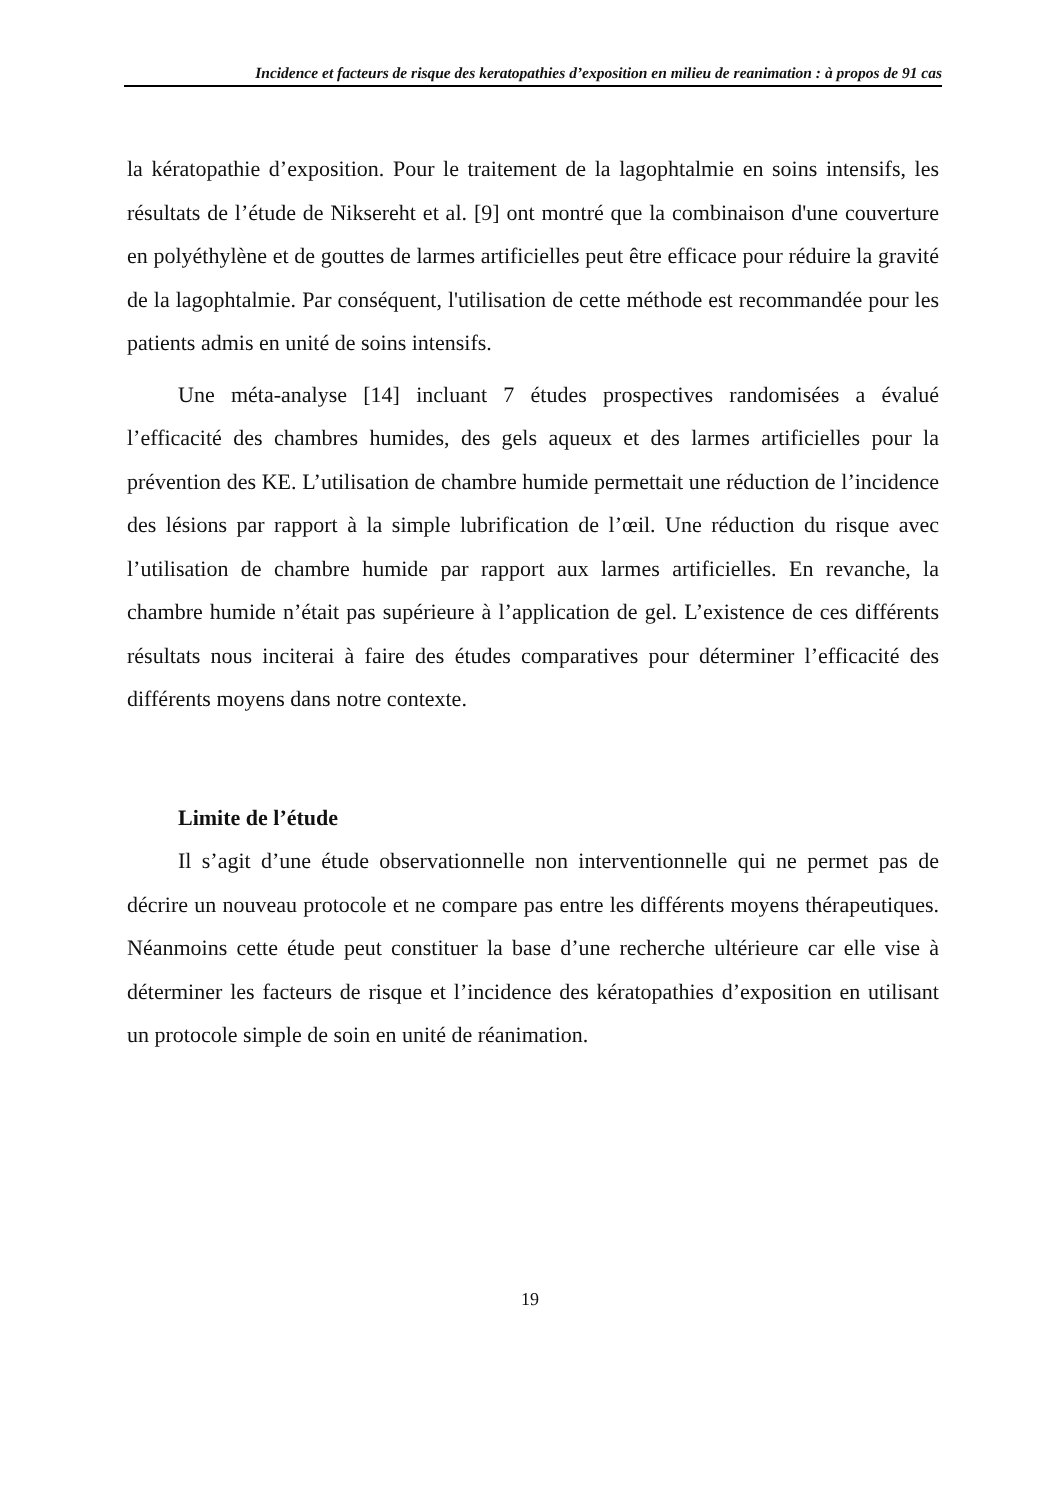Incidence et facteurs de risque des keratopathies d’exposition en milieu de reanimation : à propos de 91 cas
la kératopathie d’exposition. Pour le traitement de la lagophtalmie en soins intensifs, les résultats de l’étude de Niksereht et al. [9] ont montré que la combinaison d'une couverture en polyéthylène et de gouttes de larmes artificielles peut être efficace pour réduire la gravité de la lagophtalmie. Par conséquent, l'utilisation de cette méthode est recommandée pour les patients admis en unité de soins intensifs.
Une méta-analyse [14] incluant 7 études prospectives randomisées a évalué l’efficacité des chambres humides, des gels aqueux et des larmes artificielles pour la prévention des KE. L’utilisation de chambre humide permettait une réduction de l’incidence des lésions par rapport à la simple lubrification de l’œil. Une réduction du risque avec l’utilisation de chambre humide par rapport aux larmes artificielles. En revanche, la chambre humide n’était pas supérieure à l’application de gel. L’existence de ces différents résultats nous inciterai à faire des études comparatives pour déterminer l’efficacité des différents moyens dans notre contexte.
Limite de l’étude
Il s’agit d’une étude observationnelle non interventionnelle qui ne permet pas de décrire un nouveau protocole et ne compare pas entre les différents moyens thérapeutiques. Néanmoins cette étude peut constituer la base d’une recherche ultérieure car elle vise à déterminer les facteurs de risque et l’incidence des kératopathies d’exposition en utilisant un protocole simple de soin en unité de réanimation.
19